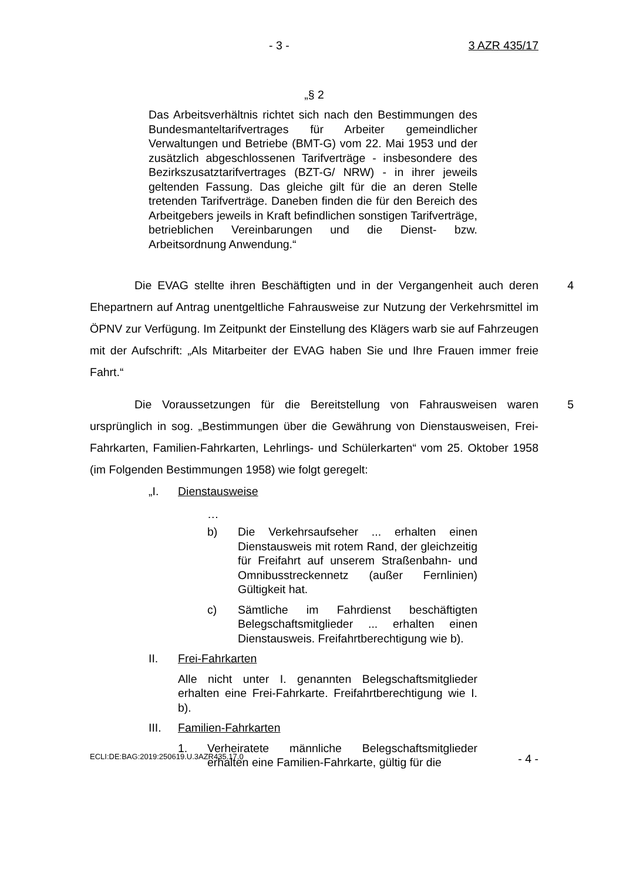- 3 - 3 AZR 435/17
„§ 2
Das Arbeitsverhältnis richtet sich nach den Bestimmungen des Bundesmanteltarifvertrages für Arbeiter gemeindlicher Verwaltungen und Betriebe (BMT-G) vom 22. Mai 1953 und der zusätzlich abgeschlossenen Tarifverträge - insbesondere des Bezirkszusatztarifvertrages (BZT-G/ NRW) - in ihrer jeweils geltenden Fassung. Das gleiche gilt für die an deren Stelle tretenden Tarifverträge. Daneben finden die für den Bereich des Arbeitgebers jeweils in Kraft befindlichen sonstigen Tarifverträge, betrieblichen Vereinbarungen und die Dienst- bzw. Arbeitsordnung Anwendung.“
4 Die EVAG stellte ihren Beschäftigten und in der Vergangenheit auch deren Ehepartnern auf Antrag unentgeltliche Fahrausweise zur Nutzung der Verkehrsmittel im ÖPNV zur Verfügung. Im Zeitpunkt der Einstellung des Klägers warb sie auf Fahrzeugen mit der Aufschrift: „Als Mitarbeiter der EVAG haben Sie und Ihre Frauen immer freie Fahrt.“
5 Die Voraussetzungen für die Bereitstellung von Fahrausweisen waren ursprünglich in sog. „Bestimmungen über die Gewährung von Dienstausweisen, Frei-Fahrkarten, Familien-Fahrkarten, Lehrlings- und Schülerkarten“ vom 25. Oktober 1958 (im Folgenden Bestimmungen 1958) wie folgt geregelt:
„I. Dienstausweise
…
b) Die Verkehrsaufseher ... erhalten einen Dienstausweis mit rotem Rand, der gleichzeitig für Freifahrt auf unserem Straßenbahn- und Omnibusstreckennetz (außer Fernlinien) Gültigkeit hat.
c) Sämtliche im Fahrdienst beschäftigten Belegschaftsmitglieder ... erhalten einen Dienstausweis. Freifahrtberechtigung wie b).
II. Frei-Fahrkarten
Alle nicht unter I. genannten Belegschaftsmitglieder erhalten eine Frei-Fahrkarte. Freifahrtberechtigung wie I. b).
III. Familien-Fahrkarten
1. Verheiratete männliche Belegschaftsmitglieder erhalten eine Familien-Fahrkarte, gültig für die
ECLI:DE:BAG:2019:250619.U.3AZR435.17.0 - 4 -